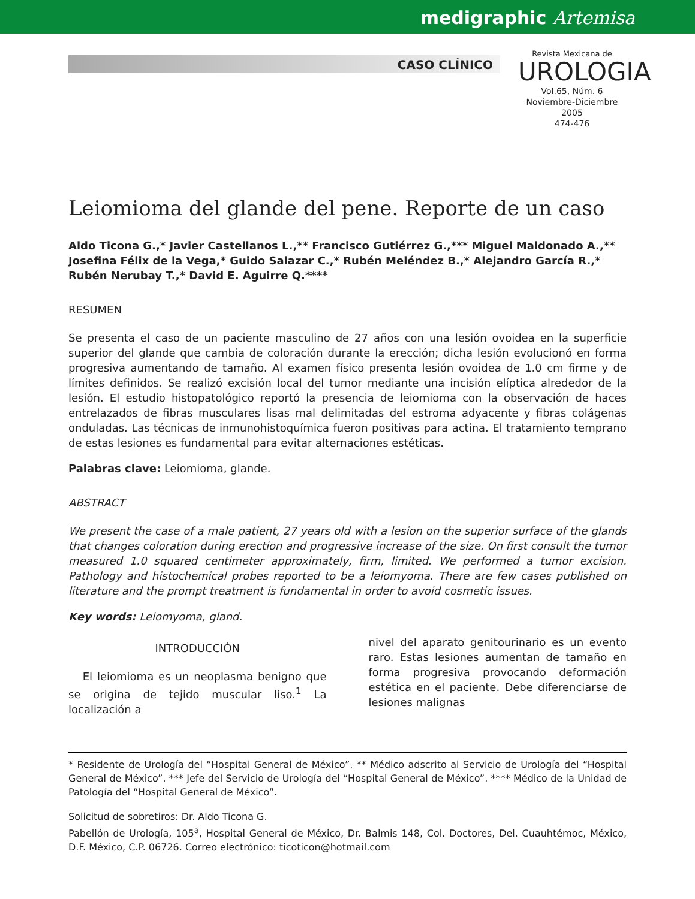medigraphic Artemisa
CASO CLÍNICO
Revista Mexicana de
UROLOGIA
Vol.65, Núm. 6
Noviembre-Diciembre 2005
474-476
Leiomioma del glande del pene. Reporte de un caso
Aldo Ticona G.,* Javier Castellanos L.,** Francisco Gutiérrez G.,*** Miguel Maldonado A.,**
Josefina Félix de la Vega,* Guido Salazar C.,* Rubén Meléndez B.,* Alejandro García R.,*
Rubén Nerubay T.,* David E. Aguirre Q.****
RESUMEN
Se presenta el caso de un paciente masculino de 27 años con una lesión ovoidea en la superficie superior del glande que cambia de coloración durante la erección; dicha lesión evolucionó en forma progresiva aumentando de tamaño. Al examen físico presenta lesión ovoidea de 1.0 cm firme y de límites definidos. Se realizó excisión local del tumor mediante una incisión elíptica alrededor de la lesión. El estudio histopatológico reportó la presencia de leiomioma con la observación de haces entrelazados de fibras musculares lisas mal delimitadas del estroma adyacente y fibras colágenas onduladas. Las técnicas de inmunohistoquímica fueron positivas para actina. El tratamiento temprano de estas lesiones es fundamental para evitar alternaciones estéticas.
Palabras clave: Leiomioma, glande.
ABSTRACT
We present the case of a male patient, 27 years old with a lesion on the superior surface of the glands that changes coloration during erection and progressive increase of the size. On first consult the tumor measured 1.0 squared centimeter approximately, firm, limited. We performed a tumor excision. Pathology and histochemical probes reported to be a leiomyoma. There are few cases published on literature and the prompt treatment is fundamental in order to avoid cosmetic issues.
Key words: Leiomyoma, gland.
INTRODUCCIÓN
El leiomioma es un neoplasma benigno que se origina de tejido muscular liso.<sup>1</sup> La localización a
nivel del aparato genitourinario es un evento raro. Estas lesiones aumentan de tamaño en forma progresiva provocando deformación estética en el paciente. Debe diferenciarse de lesiones malignas
* Residente de Urología del “Hospital General de México”. ** Médico adscrito al Servicio de Urología del “Hospital General de México”. *** Jefe del Servicio de Urología del “Hospital General de México”. **** Médico de la Unidad de Patología del “Hospital General de México”.
Solicitud de sobretiros: Dr. Aldo Ticona G.
Pabellón de Urología, 105<sup>a</sup>, Hospital General de México, Dr. Balmis 148, Col. Doctores, Del. Cuauhtémoc, México, D.F. México, C.P. 06726. Correo electrónico: ticoticon@hotmail.com